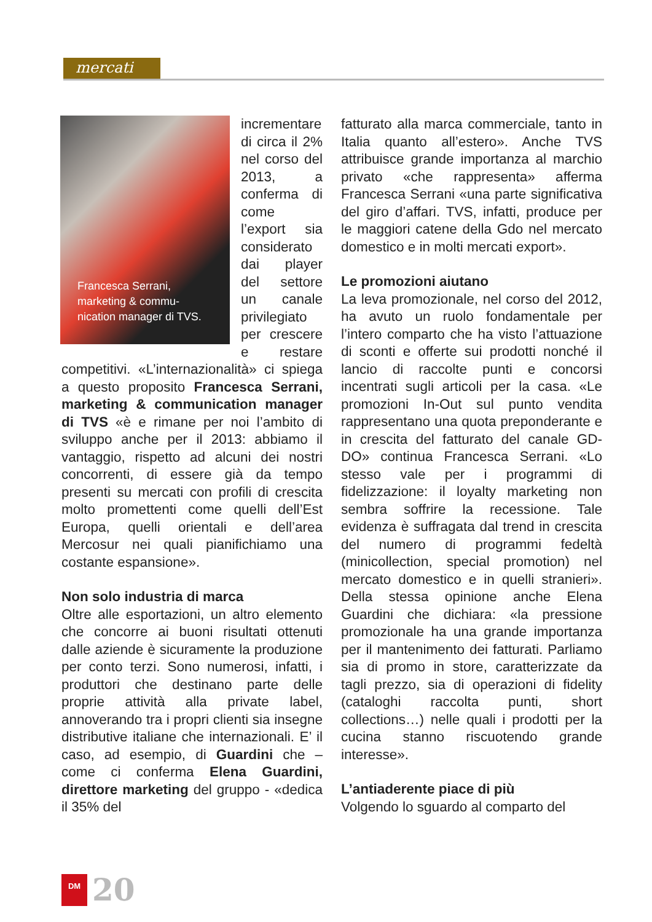mercati
Francesca Serrani, marketing & commu-nication manager di TVS.
incrementare di circa il 2% nel corso del 2013, a conferma di come l’export sia considerato dai player del settore un canale privilegiato per crescere e restare competitivi. «L’internazionalità» ci spiega a questo proposito Francesca Serrani, marketing & communication manager di TVS «è e rimane per noi l’ambito di sviluppo anche per il 2013: abbiamo il vantaggio, rispetto ad alcuni dei nostri concorrenti, di essere già da tempo presenti su mercati con profili di crescita molto promettenti come quelli dell’Est Europa, quelli orientali e dell’area Mercosur nei quali pianifichiamo una costante espansione».
Non solo industria di marca
Oltre alle esportazioni, un altro elemento che concorre ai buoni risultati ottenuti dalle aziende è sicuramente la produzione per conto terzi. Sono numerosi, infatti, i produttori che destinano parte delle proprie attività alla private label, annoverando tra i propri clienti sia insegne distributive italiane che internazionali. E’ il caso, ad esempio, di Guardini che – come ci conferma Elena Guardini, direttore marketing del gruppo - «dedica il 35% del
fatturato alla marca commerciale, tanto in Italia quanto all’estero». Anche TVS attribuisce grande importanza al marchio privato «che rappresenta» afferma Francesca Serrani «una parte significativa del giro d’affari. TVS, infatti, produce per le maggiori catene della Gdo nel mercato domestico e in molti mercati export».
Le promozioni aiutano
La leva promozionale, nel corso del 2012, ha avuto un ruolo fondamentale per l’intero comparto che ha visto l’attuazione di sconti e offerte sui prodotti nonché il lancio di raccolte punti e concorsi incentrati sugli articoli per la casa. «Le promozioni In-Out sul punto vendita rappresentano una quota preponderante e in crescita del fatturato del canale GD-DO» continua Francesca Serrani. «Lo stesso vale per i programmi di fidelizzazione: il loyalty marketing non sembra soffrire la recessione. Tale evidenza è suffragata dal trend in crescita del numero di programmi fedeltà (minicollection, special promotion) nel mercato domestico e in quelli stranieri». Della stessa opinione anche Elena Guardini che dichiara: «la pressione promozionale ha una grande importanza per il mantenimento dei fatturati. Parliamo sia di promo in store, caratterizzate da tagli prezzo, sia di operazioni di fidelity (cataloghi raccolta punti, short collections…) nelle quali i prodotti per la cucina stanno riscuotendo grande interesse».
L’antiaderente piace di più
Volgendo lo sguardo al comparto del
DM
20